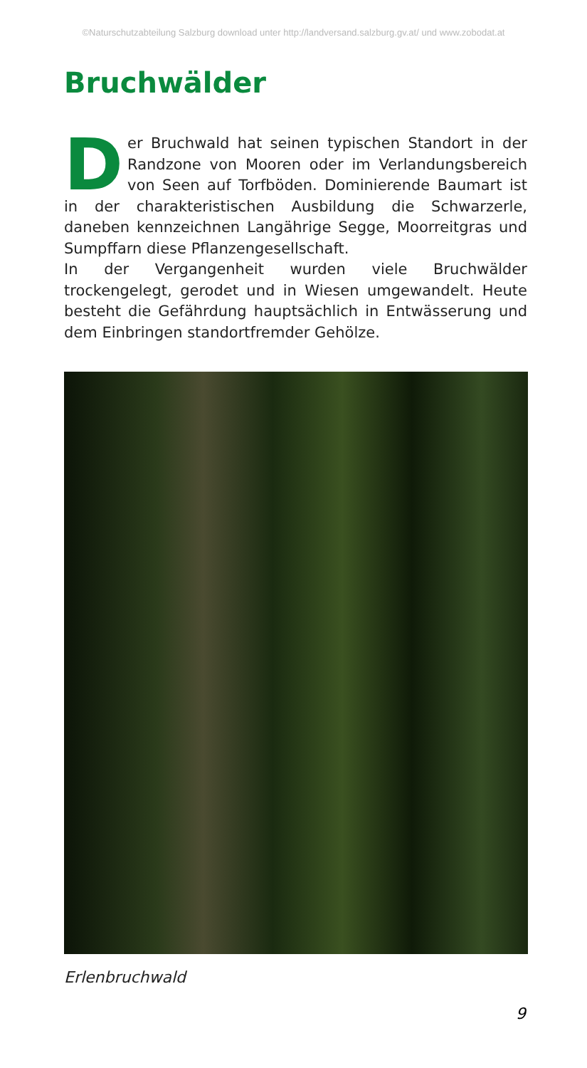©Naturschutzabteilung Salzburg download unter http://landversand.salzburg.gv.at/ und www.zobodat.at
Bruchwälder
Der Bruchwald hat seinen typischen Standort in der Randzone von Mooren oder im Verlandungsbereich von Seen auf Torfböden. Dominierende Baumart ist in der charakteristischen Ausbildung die Schwarzerle, daneben kennzeichnen Langährige Segge, Moorreitgras und Sumpffarn diese Pflanzengesellschaft.
In der Vergangenheit wurden viele Bruchwälder trockengelegt, gerodet und in Wiesen umgewandelt. Heute besteht die Gefährdung hauptsächlich in Entwässerung und dem Einbringen standortfremder Gehölze.
Erlenbruchwald
9